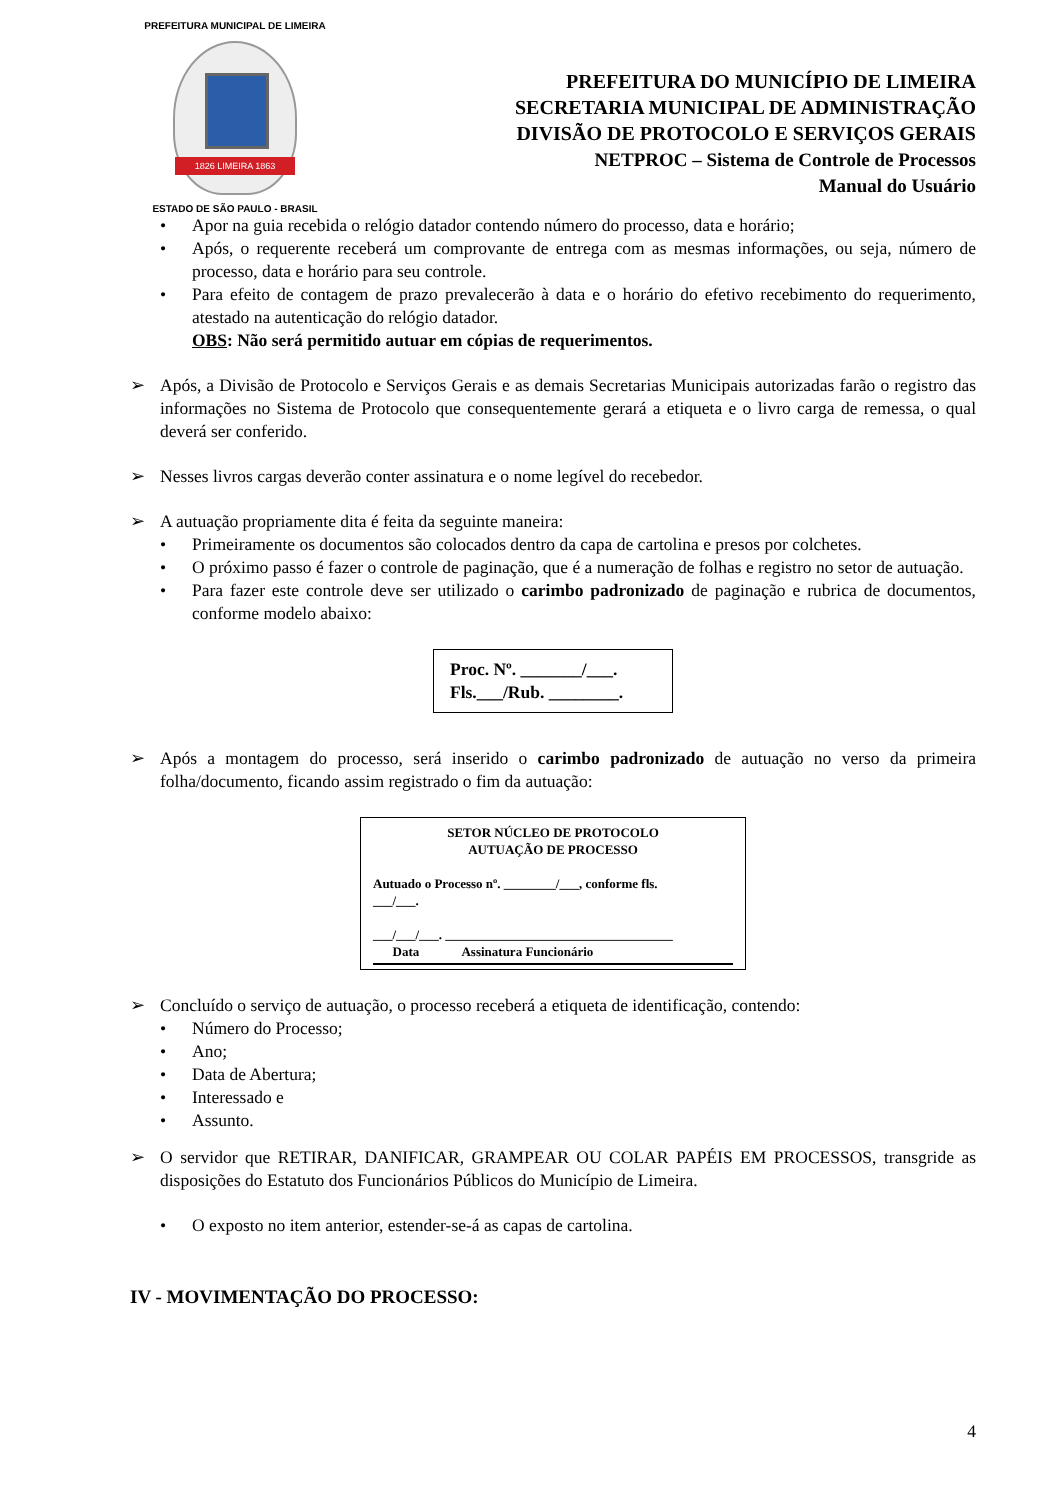PREFEITURA MUNICIPAL DE LIMEIRA
1826 LIMEIRA 1863
ESTADO DE SÃO PAULO - BRASIL
PREFEITURA DO MUNICÍPIO DE LIMEIRA
SECRETARIA MUNICIPAL DE ADMINISTRAÇÃO
DIVISÃO DE PROTOCOLO E SERVIÇOS GERAIS
NETPROC – Sistema de Controle de Processos
Manual do Usuário
• Apor na guia recebida o relógio datador contendo número do processo, data e horário;
• Após, o requerente receberá um comprovante de entrega com as mesmas informações, ou seja, número de processo, data e horário para seu controle.
• Para efeito de contagem de prazo prevalecerão à data e o horário do efetivo recebimento do requerimento, atestado na autenticação do relógio datador.
OBS: Não será permitido autuar em cópias de requerimentos.
➢ Após, a Divisão de Protocolo e Serviços Gerais e as demais Secretarias Municipais autorizadas farão o registro das informações no Sistema de Protocolo que consequentemente gerará a etiqueta e o livro carga de remessa, o qual deverá ser conferido.
➢ Nesses livros cargas deverão conter assinatura e o nome legível do recebedor.
➢ A autuação propriamente dita é feita da seguinte maneira:
• Primeiramente os documentos são colocados dentro da capa de cartolina e presos por colchetes.
• O próximo passo é fazer o controle de paginação, que é a numeração de folhas e registro no setor de autuação.
• Para fazer este controle deve ser utilizado o carimbo padronizado de paginação e rubrica de documentos, conforme modelo abaixo:
Proc. Nº. _______/___.
Fls.___/Rub. ________.
➢ Após a montagem do processo, será inserido o carimbo padronizado de autuação no verso da primeira folha/documento, ficando assim registrado o fim da autuação:
SETOR NÚCLEO DE PROTOCOLO
AUTUAÇÃO DE PROCESSO
Autuado o Processo nº. ________/___, conforme fls.
___/___.
___/___/___. ___________________________________
Data Assinatura Funcionário
➢ Concluído o serviço de autuação, o processo receberá a etiqueta de identificação, contendo:
• Número do Processo;
• Ano;
• Data de Abertura;
• Interessado e
• Assunto.
➢ O servidor que RETIRAR, DANIFICAR, GRAMPEAR OU COLAR PAPÉIS EM PROCESSOS, transgride as disposições do Estatuto dos Funcionários Públicos do Município de Limeira.
• O exposto no item anterior, estender-se-á as capas de cartolina.
IV - MOVIMENTAÇÃO DO PROCESSO:
4